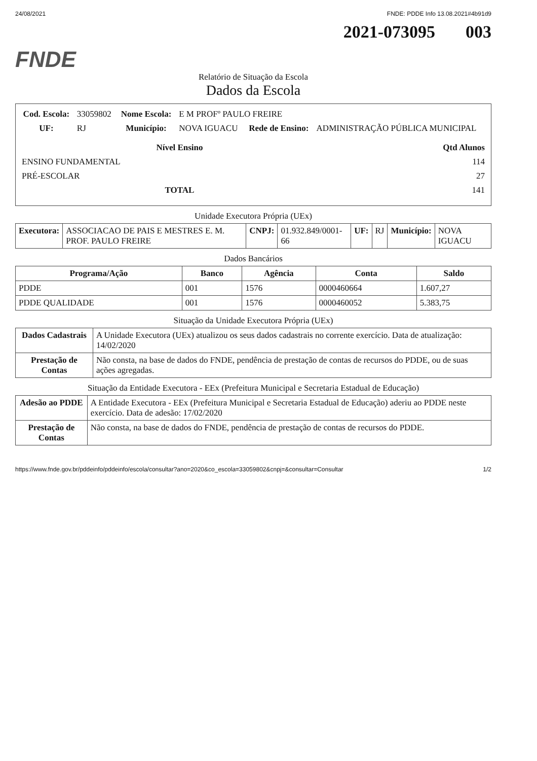24/08/2021 FNDE: PDDE Info 13.08.2021#4b91d9
2021-073095 003
FNDE
Relatório de Situação da Escola
Dados da Escola
| Cod. Escola: | 33059802 | Nome Escola: | E M PROFº PAULO FREIRE | | |
| UF: | RJ | Município: | NOVA IGUACU | Rede de Ensino: | ADMINISTRAÇÃO PÚBLICA MUNICIPAL |
| Nível Ensino | Qtd Alunos |
| --- | --- |
| ENSINO FUNDAMENTAL | 114 |
| PRÉ-ESCOLAR | 27 |
| TOTAL | 141 |
Unidade Executora Própria (UEx)
| Executora: | ASSOCIACAO DE PAIS E MESTRES E. M. PROF. PAULO FREIRE | CNPJ: | 01.932.849/0001-66 | UF: | RJ | Município: | NOVA IGUACU |
Dados Bancários
| Programa/Ação | Banco | Agência | Conta | Saldo |
| --- | --- | --- | --- | --- |
| PDDE | 001 | 1576 | 0000460664 | 1.607,27 |
| PDDE QUALIDADE | 001 | 1576 | 0000460052 | 5.383,75 |
Situação da Unidade Executora Própria (UEx)
| Dados Cadastrais | A Unidade Executora (UEx) atualizou os seus dados cadastrais no corrente exercício. Data de atualização: 14/02/2020 |
| Prestação de Contas | Não consta, na base de dados do FNDE, pendência de prestação de contas de recursos do PDDE, ou de suas ações agregadas. |
Situação da Entidade Executora - EEx (Prefeitura Municipal e Secretaria Estadual de Educação)
| Adesão ao PDDE | A Entidade Executora - EEx (Prefeitura Municipal e Secretaria Estadual de Educação) aderiu ao PDDE neste exercício. Data de adesão: 17/02/2020 |
| Prestação de Contas | Não consta, na base de dados do FNDE, pendência de prestação de contas de recursos do PDDE. |
https://www.fnde.gov.br/pddeinfo/pddeinfo/escola/consultar?ano=2020&co_escola=33059802&cnpj=&consultar=Consultar 1/2